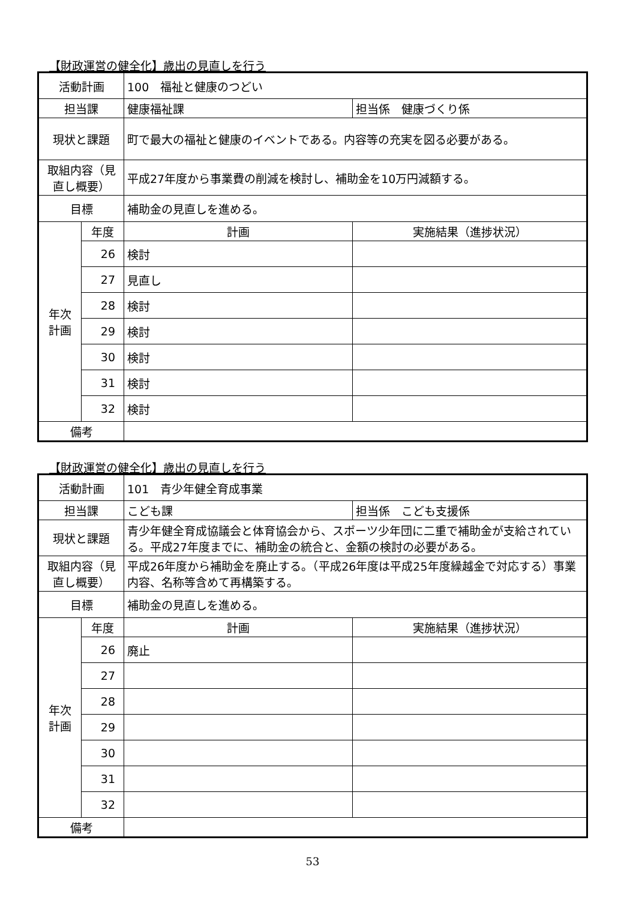【財政運営の健全化】歳出の見直しを行う
| 活動計画 | | 100 福祉と健康のつどい | |
| 担当課 | | 健康福祉課 | 担当係 健康づくり係 |
| 現状と課題 | | 町で最大の福祉と健康のイベントである。内容等の充実を図る必要がある。 | |
| 取組内容（見直し概要） | | 平成27年度から事業費の削減を検討し、補助金を10万円減額する。 | |
| 目標 | | 補助金の見直しを進める。 | |
| 年次 計画 | 年度 | 計画 | 実施結果（進捗状況） |
| | 26 | 検討 | |
| | 27 | 見直し | |
| | 28 | 検討 | |
| | 29 | 検討 | |
| | 30 | 検討 | |
| | 31 | 検討 | |
| | 32 | 検討 | |
| 備考 | | | |
【財政運営の健全化】歳出の見直しを行う
| 活動計画 | | 101 青少年健全育成事業 | |
| 担当課 | | こども課 | 担当係 こども支援係 |
| 現状と課題 | | 青少年健全育成協議会と体育協会から、スポーツ少年団に二重で補助金が支給されている。平成27年度までに、補助金の統合と、金額の検討の必要がある。 | |
| 取組内容（見直し概要） | | 平成26年度から補助金を廃止する。（平成26年度は平成25年度繰越金で対応する）事業内容、名称等含めて再構築する。 | |
| 目標 | | 補助金の見直しを進める。 | |
| 年次 計画 | 年度 | 計画 | 実施結果（進捗状況） |
| | 26 | 廃止 | |
| | 27 | | |
| | 28 | | |
| | 29 | | |
| | 30 | | |
| | 31 | | |
| | 32 | | |
| 備考 | | | |
53